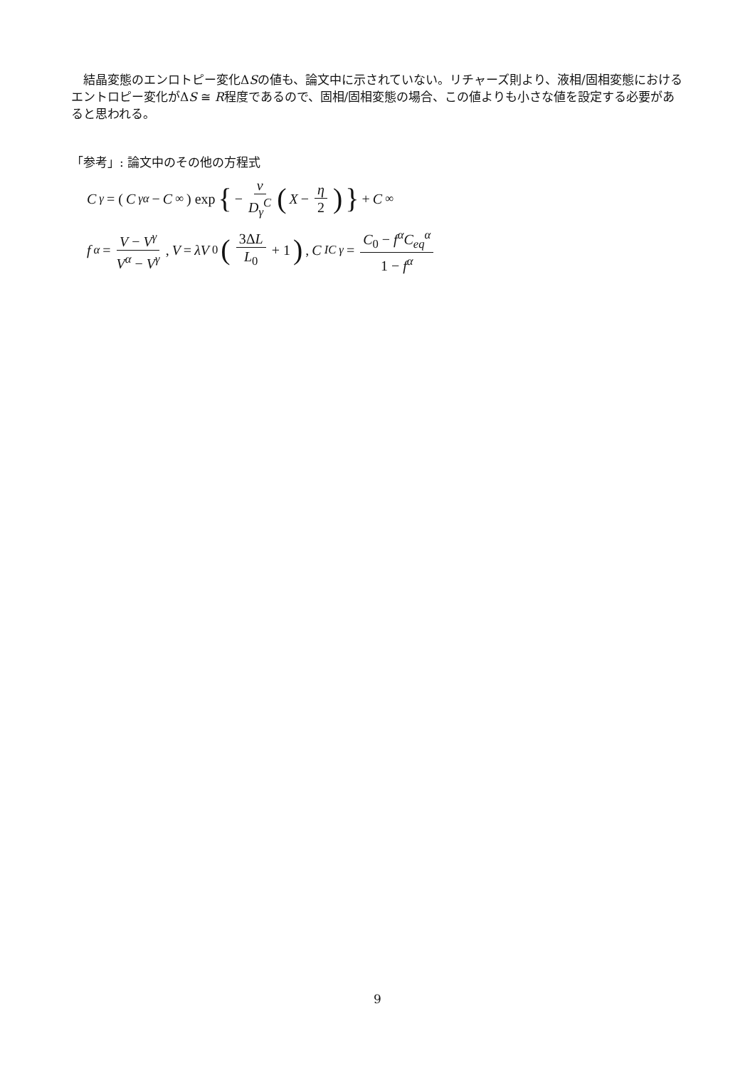結晶変態のエンロトピー変化ΔSの値も、論文中に示されていない。リチャーズ則より、液相/固相変態におけるエントロピー変化がΔS ≅ R程度であるので、固相/固相変態の場合、この値よりも小さな値を設定する必要があると思われる。
「参考」: 論文中のその他の方程式
C<sub>γ</sub> = (C<sup>γα</sup> − C<sub>∞</sub>) exp { − v D<sub>γ</sub><sup>C</sup> (X − η 2) } + C<sub>∞</sub>
f<sup>α</sup> = V − V<sup>γ</sup> V<sup>α</sup> − V<sup>γ</sup>, V = λV<sub>0</sub> (3ΔL L<sub>0</sub> + 1), C<sub>IC</sub><sup>γ</sup> = C<sub>0</sub> − f<sup>α</sup>C<sub>eq</sub><sup>α</sup> 1 − f<sup>α</sup>
9